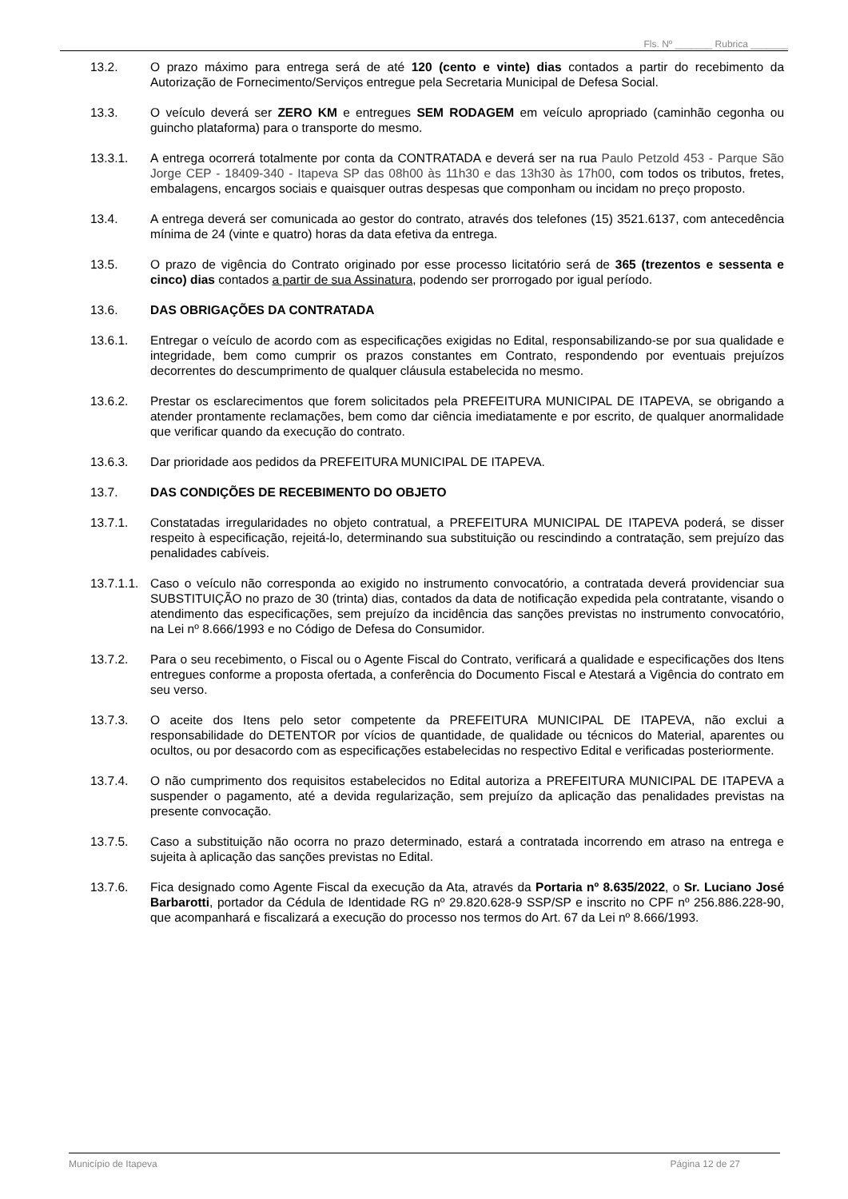Fls. Nº _______ Rubrica _______
13.2. O prazo máximo para entrega será de até 120 (cento e vinte) dias contados a partir do recebimento da Autorização de Fornecimento/Serviços entregue pela Secretaria Municipal de Defesa Social.
13.3. O veículo deverá ser ZERO KM e entregues SEM RODAGEM em veículo apropriado (caminhão cegonha ou guincho plataforma) para o transporte do mesmo.
13.3.1. A entrega ocorrerá totalmente por conta da CONTRATADA e deverá ser na rua Paulo Petzold 453 - Parque São Jorge CEP - 18409-340 - Itapeva SP das 08h00 às 11h30 e das 13h30 às 17h00, com todos os tributos, fretes, embalagens, encargos sociais e quaisquer outras despesas que componham ou incidam no preço proposto.
13.4. A entrega deverá ser comunicada ao gestor do contrato, através dos telefones (15) 3521.6137, com antecedência mínima de 24 (vinte e quatro) horas da data efetiva da entrega.
13.5. O prazo de vigência do Contrato originado por esse processo licitatório será de 365 (trezentos e sessenta e cinco) dias contados a partir de sua Assinatura, podendo ser prorrogado por igual período.
13.6. DAS OBRIGAÇÕES DA CONTRATADA
13.6.1. Entregar o veículo de acordo com as especificações exigidas no Edital, responsabilizando-se por sua qualidade e integridade, bem como cumprir os prazos constantes em Contrato, respondendo por eventuais prejuízos decorrentes do descumprimento de qualquer cláusula estabelecida no mesmo.
13.6.2. Prestar os esclarecimentos que forem solicitados pela PREFEITURA MUNICIPAL DE ITAPEVA, se obrigando a atender prontamente reclamações, bem como dar ciência imediatamente e por escrito, de qualquer anormalidade que verificar quando da execução do contrato.
13.6.3. Dar prioridade aos pedidos da PREFEITURA MUNICIPAL DE ITAPEVA.
13.7. DAS CONDIÇÕES DE RECEBIMENTO DO OBJETO
13.7.1. Constatadas irregularidades no objeto contratual, a PREFEITURA MUNICIPAL DE ITAPEVA poderá, se disser respeito à especificação, rejeitá-lo, determinando sua substituição ou rescindindo a contratação, sem prejuízo das penalidades cabíveis.
13.7.1.1.
Caso o veículo não corresponda ao exigido no instrumento convocatório, a contratada deverá providenciar sua SUBSTITUIÇÃO no prazo de 30 (trinta) dias, contados da data de notificação expedida pela contratante, visando o atendimento das especificações, sem prejuízo da incidência das sanções previstas no instrumento convocatório, na Lei nº 8.666/1993 e no Código de Defesa do Consumidor.
13.7.2. Para o seu recebimento, o Fiscal ou o Agente Fiscal do Contrato, verificará a qualidade e especificações dos Itens entregues conforme a proposta ofertada, a conferência do Documento Fiscal e Atestará a Vigência do contrato em seu verso.
13.7.3. O aceite dos Itens pelo setor competente da PREFEITURA MUNICIPAL DE ITAPEVA, não exclui a responsabilidade do DETENTOR por vícios de quantidade, de qualidade ou técnicos do Material, aparentes ou ocultos, ou por desacordo com as especificações estabelecidas no respectivo Edital e verificadas posteriormente.
13.7.4. O não cumprimento dos requisitos estabelecidos no Edital autoriza a PREFEITURA MUNICIPAL DE ITAPEVA a suspender o pagamento, até a devida regularização, sem prejuízo da aplicação das penalidades previstas na presente convocação.
13.7.5. Caso a substituição não ocorra no prazo determinado, estará a contratada incorrendo em atraso na entrega e sujeita à aplicação das sanções previstas no Edital.
13.7.6. Fica designado como Agente Fiscal da execução da Ata, através da Portaria nº 8.635/2022, o Sr. Luciano José Barbarotti, portador da Cédula de Identidade RG nº 29.820.628-9 SSP/SP e inscrito no CPF nº 256.886.228-90, que acompanhará e fiscalizará a execução do processo nos termos do Art. 67 da Lei nº 8.666/1993.
Município de Itapeva Página 12 de 27